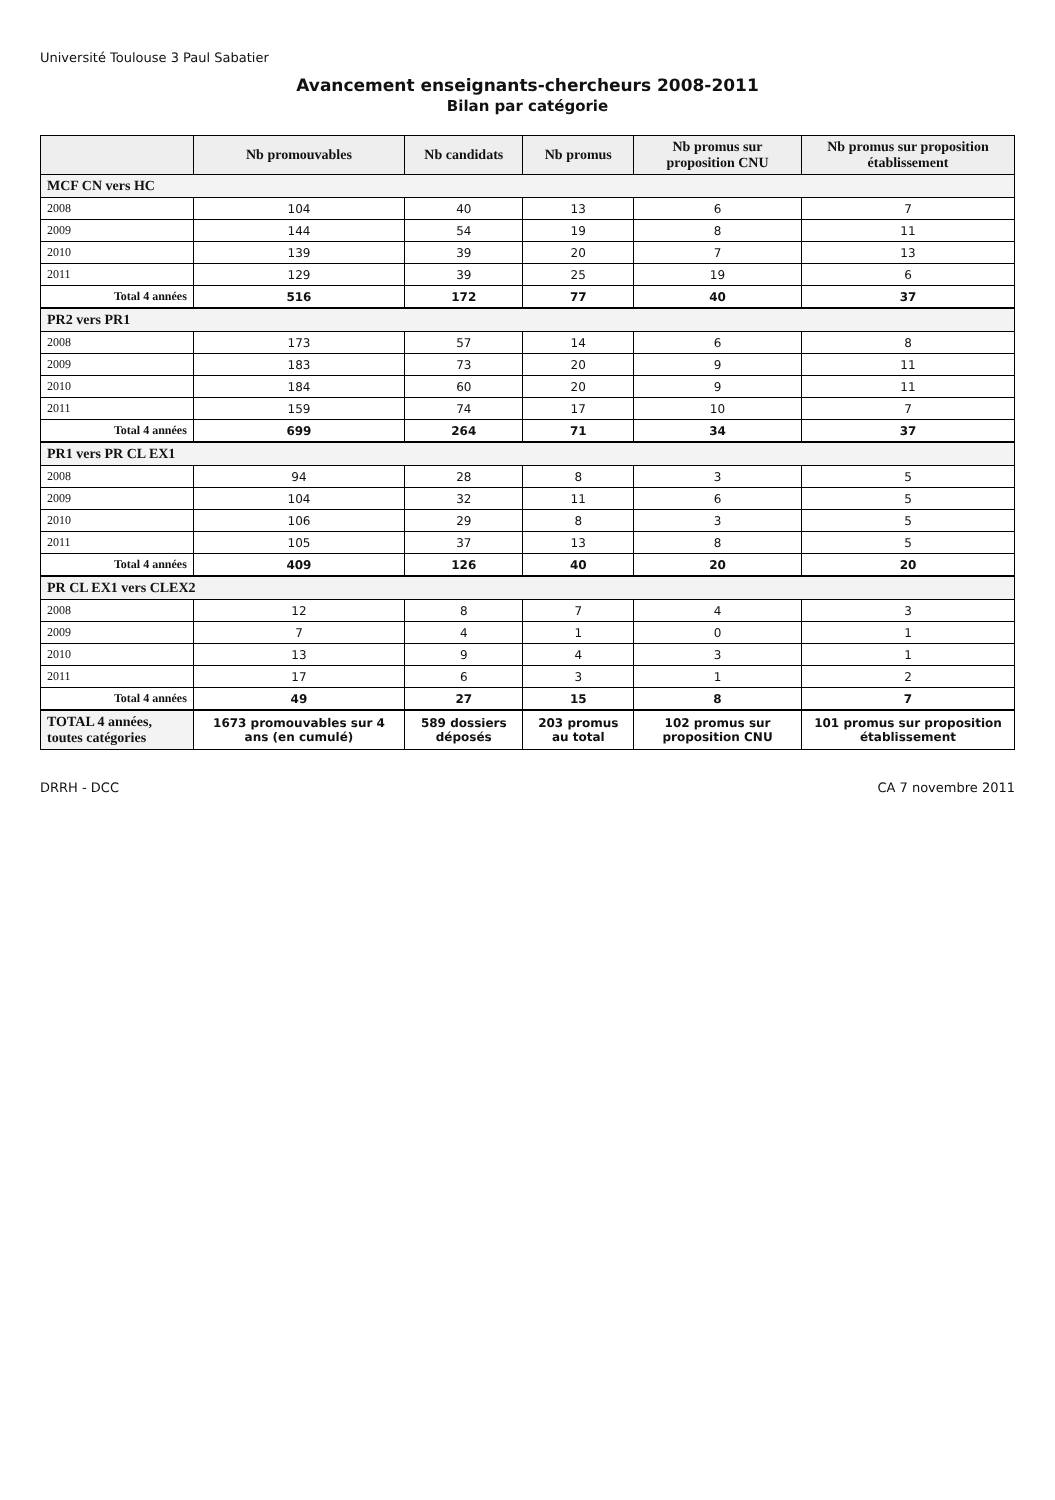Université Toulouse 3 Paul Sabatier
Avancement enseignants-chercheurs 2008-2011
Bilan par catégorie
| | Nb promouvables | Nb candidats | Nb promus | Nb promus sur proposition CNU | Nb promus sur proposition établissement |
| --- | --- | --- | --- | --- | --- |
| MCF CN vers HC | | | | | |
| 2008 | 104 | 40 | 13 | 6 | 7 |
| 2009 | 144 | 54 | 19 | 8 | 11 |
| 2010 | 139 | 39 | 20 | 7 | 13 |
| 2011 | 129 | 39 | 25 | 19 | 6 |
| Total 4 années | 516 | 172 | 77 | 40 | 37 |
| PR2 vers PR1 | | | | | |
| 2008 | 173 | 57 | 14 | 6 | 8 |
| 2009 | 183 | 73 | 20 | 9 | 11 |
| 2010 | 184 | 60 | 20 | 9 | 11 |
| 2011 | 159 | 74 | 17 | 10 | 7 |
| Total 4 années | 699 | 264 | 71 | 34 | 37 |
| PR1 vers PR CL EX1 | | | | | |
| 2008 | 94 | 28 | 8 | 3 | 5 |
| 2009 | 104 | 32 | 11 | 6 | 5 |
| 2010 | 106 | 29 | 8 | 3 | 5 |
| 2011 | 105 | 37 | 13 | 8 | 5 |
| Total 4 années | 409 | 126 | 40 | 20 | 20 |
| PR CL EX1 vers CLEX2 | | | | | |
| 2008 | 12 | 8 | 7 | 4 | 3 |
| 2009 | 7 | 4 | 1 | 0 | 1 |
| 2010 | 13 | 9 | 4 | 3 | 1 |
| 2011 | 17 | 6 | 3 | 1 | 2 |
| Total 4 années | 49 | 27 | 15 | 8 | 7 |
| TOTAL 4 années, toutes catégories | 1673 promouvables sur 4 ans (en cumulé) | 589 dossiers déposés | 203 promus au total | 102 promus sur proposition CNU | 101 promus sur proposition établissement |
DRRH - DCC CA 7 novembre 2011